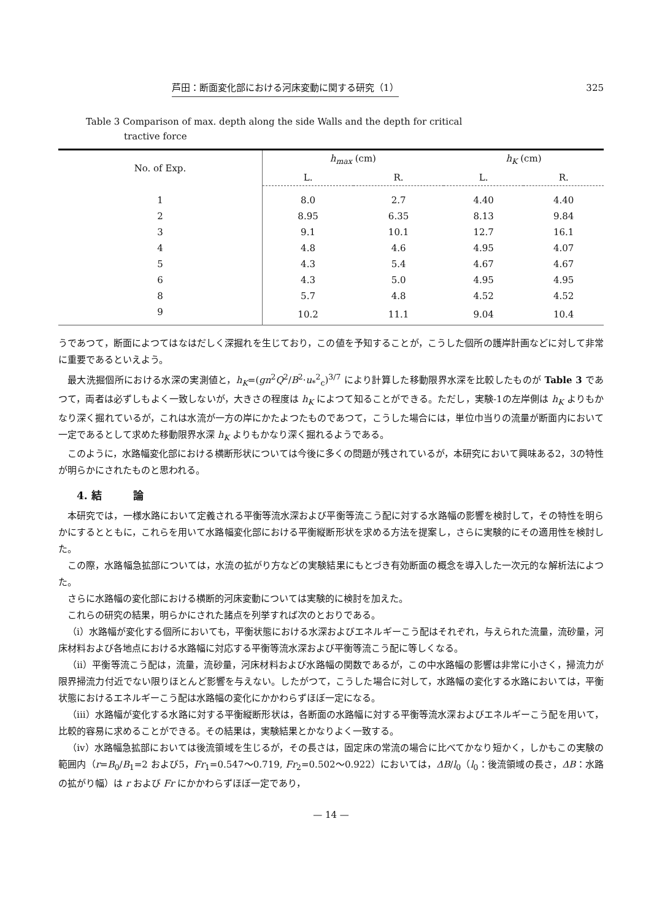芦田：断面変化部における河床変動に関する研究（1） 325
Table 3 Comparison of max. depth along the side Walls and the depth for critical
tractive force
| No. of Exp. | h<sub>max</sub> (cm) | | h<sub>K</sub> (cm) | |
| --- | --- | --- | --- | --- |
| | L. | R. | L. | R. |
| 1 | 8.0 | 2.7 | 4.40 | 4.40 |
| 2 | 8.95 | 6.35 | 8.13 | 9.84 |
| 3 | 9.1 | 10.1 | 12.7 | 16.1 |
| 4 | 4.8 | 4.6 | 4.95 | 4.07 |
| 5 | 4.3 | 5.4 | 4.67 | 4.67 |
| 6 | 4.3 | 5.0 | 4.95 | 4.95 |
| 8 | 5.7 | 4.8 | 4.52 | 4.52 |
| 9 | 10.2 | 11.1 | 9.04 | 10.4 |
うであつて，断面によつてはなはだしく深掘れを生じており，この値を予知することが，こうした個所の護岸計画などに対して非常に重要であるといえよう。
最大洗掘個所における水深の実測値と，h<sub>K</sub>=(gn<sup>2</sup>Q<sup>2</sup>/B<sup>2</sup>·u<sub>*</sub><sup>2</sup><sub>c</sub>)<sup>3/7</sup> により計算した移動限界水深を比較したものが Table 3 であつて，両者は必ずしもよく一致しないが，大きさの程度は h<sub>K</sub> によつて知ることができる。ただし，実験-1の左岸側は h<sub>K</sub> よりもかなり深く掘れているが，これは水流が一方の岸にかたよつたものであつて，こうした場合には，単位巾当りの流量が断面内において一定であるとして求めた移動限界水深 h<sub>K</sub> よりもかなり深く掘れるようである。
このように，水路幅変化部における横断形状については今後に多くの問題が残されているが，本研究において興味ある2，3の特性が明らかにされたものと思われる。
4. 結　　　論
本研究では，一様水路において定義される平衡等流水深および平衡等流こう配に対する水路幅の影響を検討して，その特性を明らかにするとともに，これらを用いて水路幅変化部における平衡縦断形状を求める方法を提案し，さらに実験的にその適用性を検討した。
この際，水路幅急拡部については，水流の拡がり方などの実験結果にもとづき有効断面の概念を導入した一次元的な解析法によつた。
さらに水路幅の変化部における横断的河床変動については実験的に検討を加えた。
これらの研究の結果，明らかにされた諸点を列挙すれば次のとおりである。
（i）水路幅が変化する個所においても，平衡状態における水深およびエネルギーこう配はそれぞれ，与えられた流量，流砂量，河床材料および各地点における水路幅に対応する平衡等流水深および平衡等流こう配に等しくなる。
（ii）平衡等流こう配は，流量，流砂量，河床材料および水路幅の関数であるが，この中水路幅の影響は非常に小さく，掃流力が限界掃流力付近でない限りほとんど影響を与えない。したがつて，こうした場合に対して，水路幅の変化する水路においては，平衡状態におけるエネルギーこう配は水路幅の変化にかかわらずほぼ一定になる。
（iii）水路幅が変化する水路に対する平衡縦断形状は，各断面の水路幅に対する平衡等流水深およびエネルギーこう配を用いて，比較的容易に求めることができる。その結果は，実験結果とかなりよく一致する。
（iv）水路幅急拡部においては後流領域を生じるが，その長さは，固定床の常流の場合に比べてかなり短かく，しかもこの実験の範囲内（r=B<sub>0</sub>/B<sub>1</sub>=2 および5，Fr<sub>1</sub>=0.547〜0.719, Fr<sub>2</sub>=0.502〜0.922）においては，ΔB/l<sub>0</sub>（l<sub>0</sub>：後流領域の長さ，ΔB：水路の拡がり幅）は r および Fr にかかわらずほぼ一定であり，
— 14 —